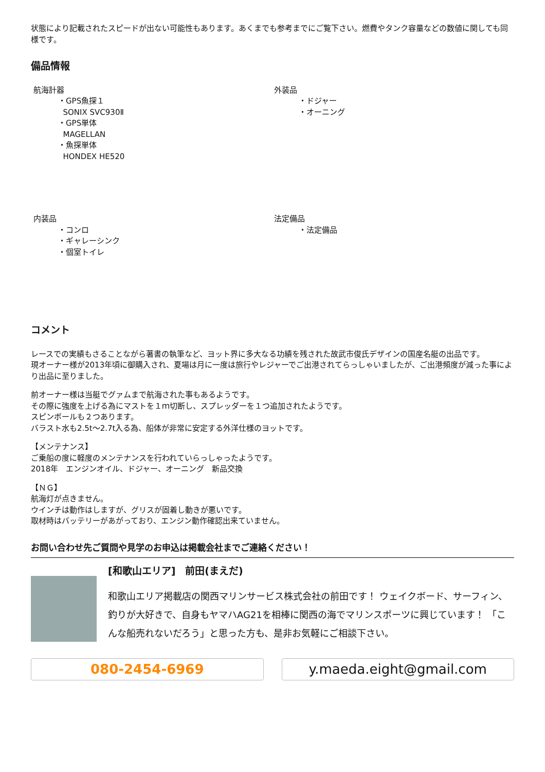状態により記載されたスピードが出ない可能性もあります。あくまでも参考までにご覧下さい。燃費やタンク容量などの数値に関しても同様です。
備品情報
航海計器
・GPS魚探１
SONIX SVC930Ⅱ
・GPS単体
MAGELLAN
・魚探単体
HONDEX HE520
外装品
・ドジャー
・オーニング
内装品
・コンロ
・ギャレーシンク
・個室トイレ
法定備品
・法定備品
コメント
レースでの実績もさることながら著書の執筆など、ヨット界に多大なる功績を残された故武市俊氏デザインの国産名艇の出品です。
現オーナー様が2013年頃に御購入され、夏場は月に一度は旅行やレジャーでご出港されてらっしゃいましたが、ご出港頻度が減った事により出品に至りました。
前オーナー様は当艇でグァムまで航海された事もあるようです。
その際に強度を上げる為にマストを１ｍ切断し、スプレッダーを１つ追加されたようです。
スピンボールも２つあります。
バラスト水も2.5t〜2.7t入る為、船体が非常に安定する外洋仕様のヨットです。
【メンテナンス】
ご乗船の度に軽度のメンテナンスを行われていらっしゃったようです。
2018年　エンジンオイル、ドジャー、オーニング　新品交換
【ＮＧ】
航海灯が点きません。
ウインチは動作はしますが、グリスが固着し動きが悪いです。
取材時はバッテリーがあがっており、エンジン動作確認出来ていません。
お問い合わせ先ご質問や見学のお申込は掲載会社までご連絡ください！
[和歌山エリア]　前田(まえだ)
和歌山エリア掲載店の関西マリンサービス株式会社の前田です！ ウェイクボード、サーフィン、釣りが大好きで、自身もヤマハAG21を相棒に関西の海でマリンスポーツに興じています！ 「こんな船売れないだろう」と思った方も、是非お気軽にご相談下さい。
080-2454-6969 y.maeda.eight@gmail.com